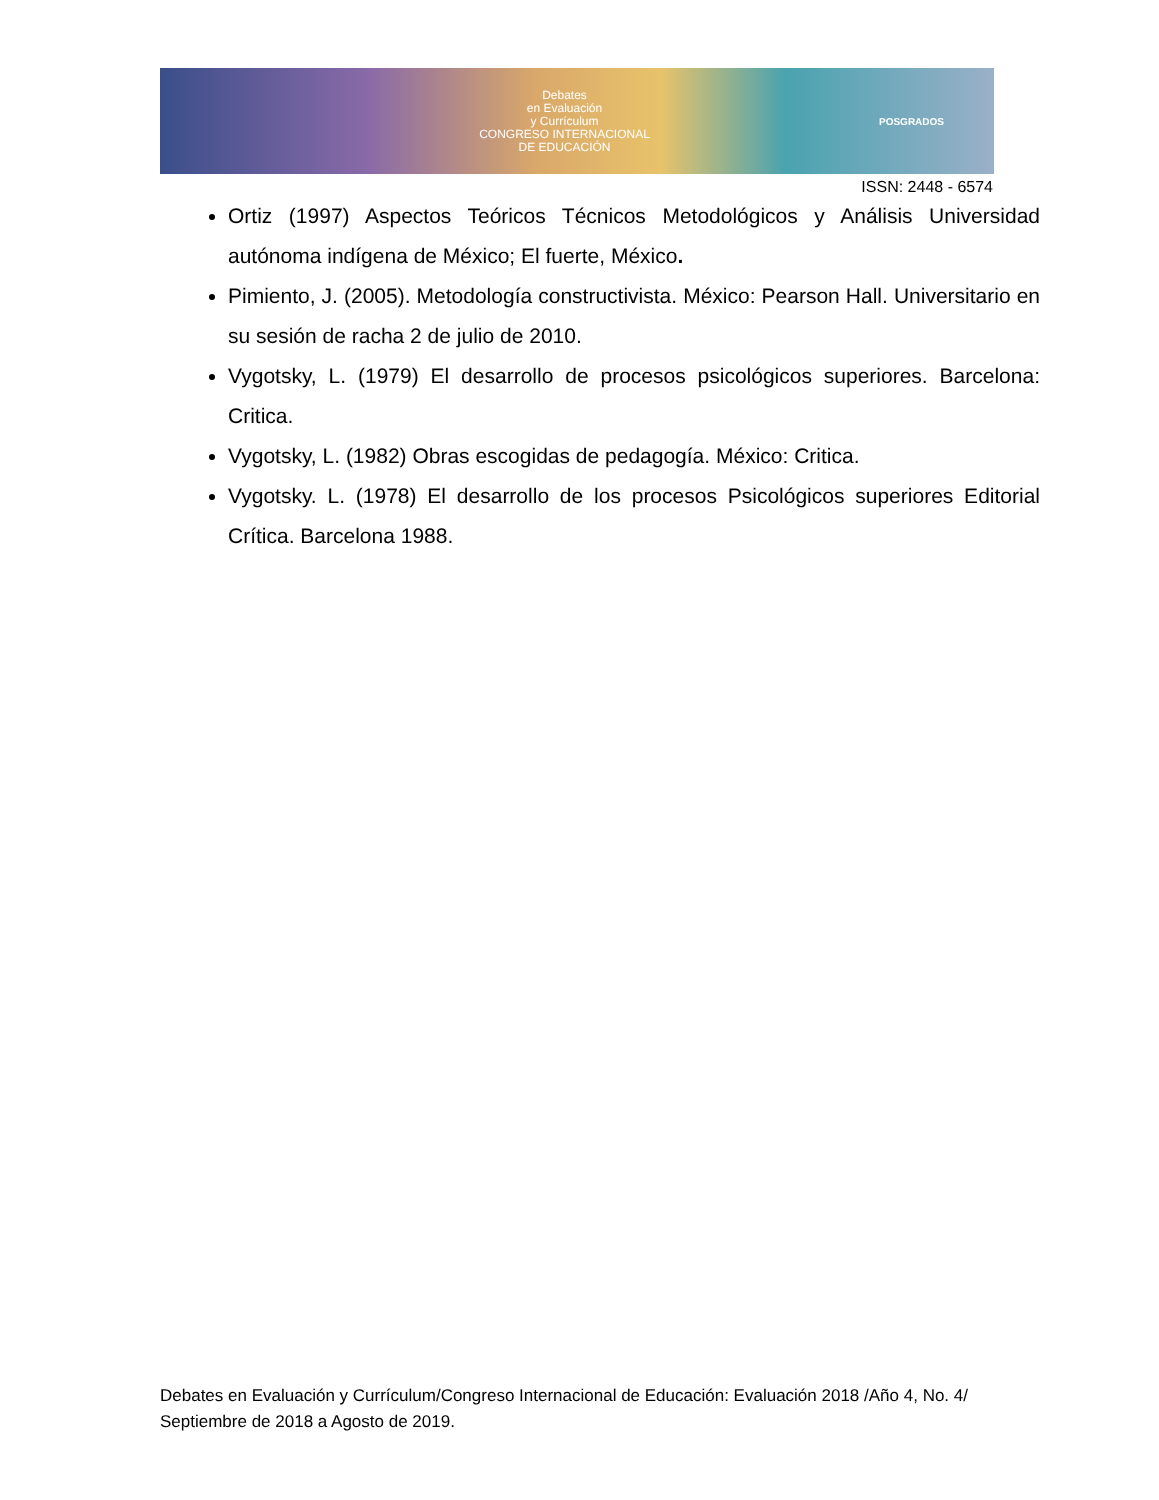Debates
en Evaluación
y Currículum
CONGRESO INTERNACIONAL
DE EDUCACIÓN
POSGRADOS
ISSN: 2448 - 6574
Ortiz (1997) Aspectos Teóricos Técnicos Metodológicos y Análisis Universidad autónoma indígena de México; El fuerte, México.
Pimiento, J. (2005). Metodología constructivista. México: Pearson Hall. Universitario en su sesión de racha 2 de julio de 2010.
Vygotsky, L. (1979) El desarrollo de procesos psicológicos superiores. Barcelona: Critica.
Vygotsky, L. (1982) Obras escogidas de pedagogía. México: Critica.
Vygotsky. L. (1978) El desarrollo de los procesos Psicológicos superiores Editorial Crítica. Barcelona 1988.
Debates en Evaluación y Currículum/Congreso Internacional de Educación: Evaluación 2018 /Año 4, No. 4/ Septiembre de 2018 a Agosto de 2019.